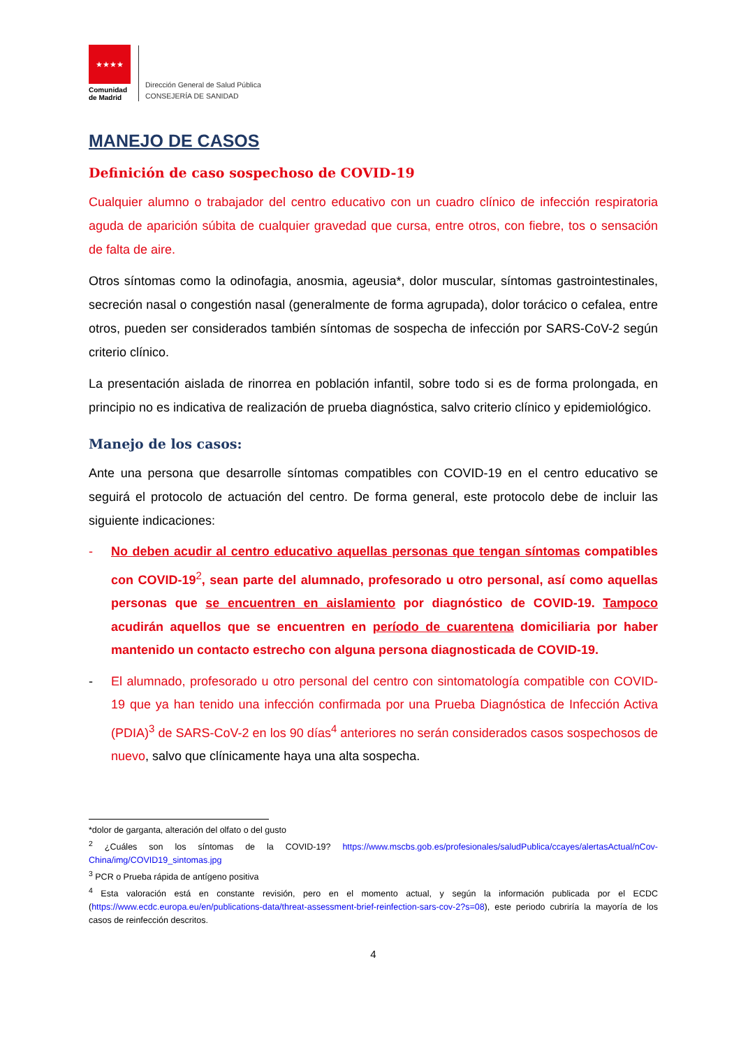★★★★
Comunidad
de Madrid
Dirección General de Salud Pública
CONSEJERÍA DE SANIDAD
MANEJO DE CASOS
Definición de caso sospechoso de COVID-19
Cualquier alumno o trabajador del centro educativo con un cuadro clínico de infección respiratoria aguda de aparición súbita de cualquier gravedad que cursa, entre otros, con fiebre, tos o sensación de falta de aire.
Otros síntomas como la odinofagia, anosmia, ageusia*, dolor muscular, síntomas gastrointestinales, secreción nasal o congestión nasal (generalmente de forma agrupada), dolor torácico o cefalea, entre otros, pueden ser considerados también síntomas de sospecha de infección por SARS-CoV-2 según criterio clínico.
La presentación aislada de rinorrea en población infantil, sobre todo si es de forma prolongada, en principio no es indicativa de realización de prueba diagnóstica, salvo criterio clínico y epidemiológico.
Manejo de los casos:
Ante una persona que desarrolle síntomas compatibles con COVID-19 en el centro educativo se seguirá el protocolo de actuación del centro. De forma general, este protocolo debe de incluir las siguiente indicaciones:
- No deben acudir al centro educativo aquellas personas que tengan síntomas compatibles con COVID-19<sup>2</sup>, sean parte del alumnado, profesorado u otro personal, así como aquellas personas que se encuentren en aislamiento por diagnóstico de COVID-19. Tampoco acudirán aquellos que se encuentren en período de cuarentena domiciliaria por haber mantenido un contacto estrecho con alguna persona diagnosticada de COVID-19.
- El alumnado, profesorado u otro personal del centro con sintomatología compatible con COVID-19 que ya han tenido una infección confirmada por una Prueba Diagnóstica de Infección Activa (PDIA)<sup>3</sup> de SARS-CoV-2 en los 90 días<sup>4</sup> anteriores no serán considerados casos sospechosos de nuevo, salvo que clínicamente haya una alta sospecha.
*dolor de garganta, alteración del olfato o del gusto
<sup>2</sup> ¿Cuáles son los síntomas de la COVID-19? https://www.mscbs.gob.es/profesionales/saludPublica/ccayes/alertasActual/nCov-China/img/COVID19_sintomas.jpg
<sup>3</sup> PCR o Prueba rápida de antígeno positiva
<sup>4</sup> Esta valoración está en constante revisión, pero en el momento actual, y según la información publicada por el ECDC (https://www.ecdc.europa.eu/en/publications-data/threat-assessment-brief-reinfection-sars-cov-2?s=08), este periodo cubriría la mayoría de los casos de reinfección descritos.
4